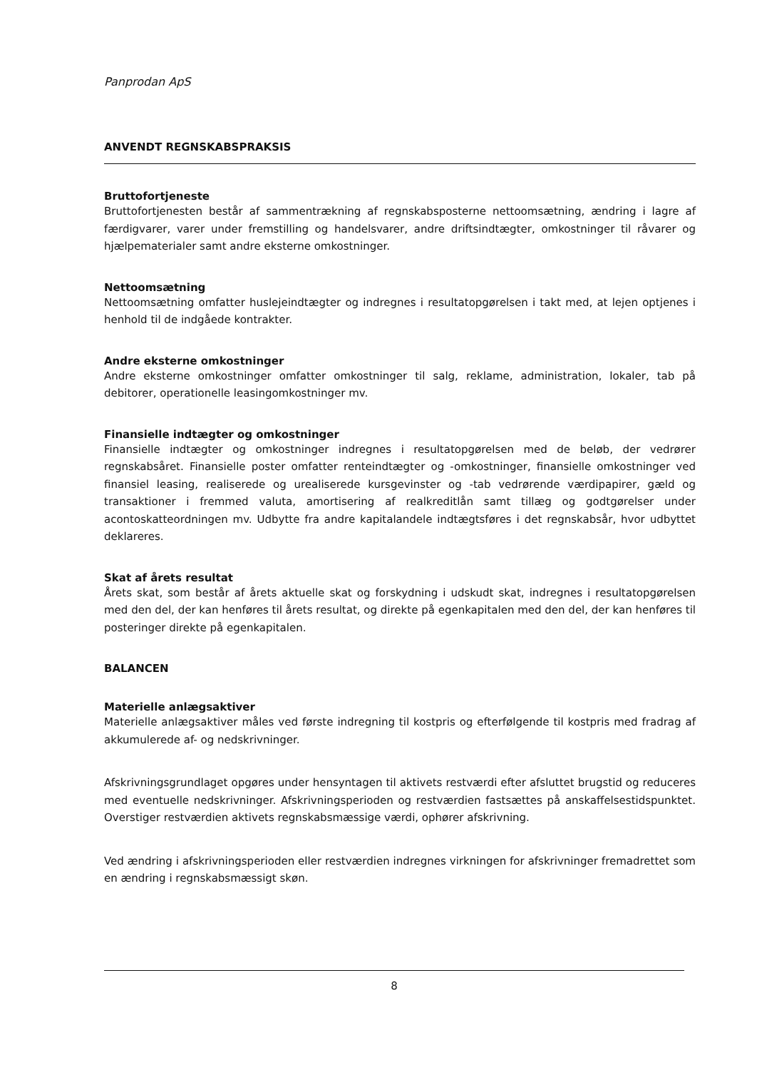Panprodan ApS
ANVENDT REGNSKABSPRAKSIS
Bruttofortjeneste
Bruttofortjenesten består af sammentrækning af regnskabsposterne nettoomsætning, ændring i lagre af færdigvarer, varer under fremstilling og handelsvarer, andre driftsindtægter, omkostninger til råvarer og hjælpematerialer samt andre eksterne omkostninger.
Nettoomsætning
Nettoomsætning omfatter huslejeindtægter og indregnes i resultatopgørelsen i takt med, at lejen optjenes i henhold til de indgåede kontrakter.
Andre eksterne omkostninger
Andre eksterne omkostninger omfatter omkostninger til salg, reklame, administration, lokaler, tab på debitorer, operationelle leasingomkostninger mv.
Finansielle indtægter og omkostninger
Finansielle indtægter og omkostninger indregnes i resultatopgørelsen med de beløb, der vedrører regnskabsåret. Finansielle poster omfatter renteindtægter og -omkostninger, finansielle omkostninger ved finansiel leasing, realiserede og urealiserede kursgevinster og -tab vedrørende værdipapirer, gæld og transaktioner i fremmed valuta, amortisering af realkreditlån samt tillæg og godtgørelser under acontoskatteordningen mv. Udbytte fra andre kapitalandele indtægtsføres i det regnskabsår, hvor udbyttet deklareres.
Skat af årets resultat
Årets skat, som består af årets aktuelle skat og forskydning i udskudt skat, indregnes i resultatopgørelsen med den del, der kan henføres til årets resultat, og direkte på egenkapitalen med den del, der kan henføres til posteringer direkte på egenkapitalen.
BALANCEN
Materielle anlægsaktiver
Materielle anlægsaktiver måles ved første indregning til kostpris og efterfølgende til kostpris med fradrag af akkumulerede af- og nedskrivninger.
Afskrivningsgrundlaget opgøres under hensyntagen til aktivets restværdi efter afsluttet brugstid og reduceres med eventuelle nedskrivninger. Afskrivningsperioden og restværdien fastsættes på anskaffelsestidspunktet. Overstiger restværdien aktivets regnskabsmæssige værdi, ophører afskrivning.
Ved ændring i afskrivningsperioden eller restværdien indregnes virkningen for afskrivninger fremadrettet som en ændring i regnskabsmæssigt skøn.
8